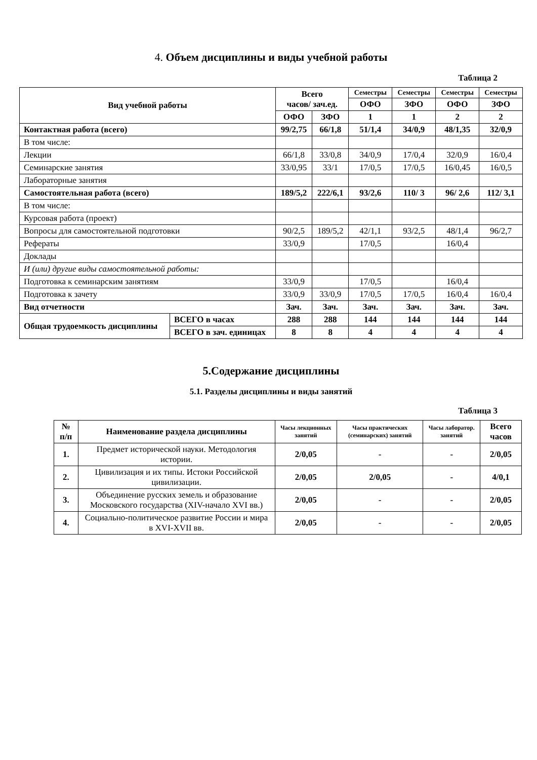4. Объем дисциплины и виды учебной работы
Таблица 2
| Вид учебной работы | | Всего часов/ зач.ед. | | Семестры | Семестры | Семестры | Семестры |
| --- | --- | --- | --- | --- | --- | --- | --- |
| | | | | ОФО | ЗФО | ОФО | ЗФО |
| | | ОФО | ЗФО | 1 | 1 | 2 | 2 |
| Контактная работа (всего) | | 99/2,75 | 66/1,8 | 51/1,4 | 34/0,9 | 48/1,35 | 32/0,9 |
| В том числе: | | | | | | | |
| Лекции | | 66/1,8 | 33/0,8 | 34/0,9 | 17/0,4 | 32/0,9 | 16/0,4 |
| Семинарские занятия | | 33/0,95 | 33/1 | 17/0,5 | 17/0,5 | 16/0,45 | 16/0,5 |
| Лабораторные занятия | | | | | | | |
| Самостоятельная работа (всего) | | 189/5,2 | 222/6,1 | 93/2,6 | 110/ 3 | 96/ 2,6 | 112/ 3,1 |
| В том числе: | | | | | | | |
| Курсовая работа (проект) | | | | | | | |
| Вопросы для самостоятельной подготовки | | 90/2,5 | 189/5,2 | 42/1,1 | 93/2,5 | 48/1,4 | 96/2,7 |
| Рефераты | | 33/0,9 | | 17/0,5 | | 16/0,4 | |
| Доклады | | | | | | | |
| И (или) другие виды самостоятельной работы: | | | | | | | |
| Подготовка к семинарским занятиям | | 33/0,9 | | 17/0,5 | | 16/0,4 | |
| Подготовка к зачету | | 33/0,9 | 33/0,9 | 17/0,5 | 17/0,5 | 16/0,4 | 16/0,4 |
| Вид отчетности | | Зач. | Зач. | Зач. | Зач. | Зач. | Зач. |
| Общая трудоемкость дисциплины | ВСЕГО в часах | 288 | 288 | 144 | 144 | 144 | 144 |
| | ВСЕГО в зач. единицах | 8 | 8 | 4 | 4 | 4 | 4 |
5.Содержание дисциплины
5.1. Разделы дисциплины и виды занятий
Таблица 3
| № п/п | Наименование раздела дисциплины | Часы лекционных занятий | Часы практических (семинарских) занятий | Часы лаборатор. занятий | Всего часов |
| --- | --- | --- | --- | --- | --- |
| 1. | Предмет исторической науки. Методология истории. | 2/0,05 | - | - | 2/0,05 |
| 2. | Цивилизация и их типы. Истоки Российской цивилизации. | 2/0,05 | 2/0,05 | - | 4/0,1 |
| 3. | Объединение русских земель и образование Московского государства (XIV-начало XVI вв.) | 2/0,05 | - | - | 2/0,05 |
| 4. | Социально-политическое развитие России и мира в XVI-XVII вв. | 2/0,05 | - | - | 2/0,05 |